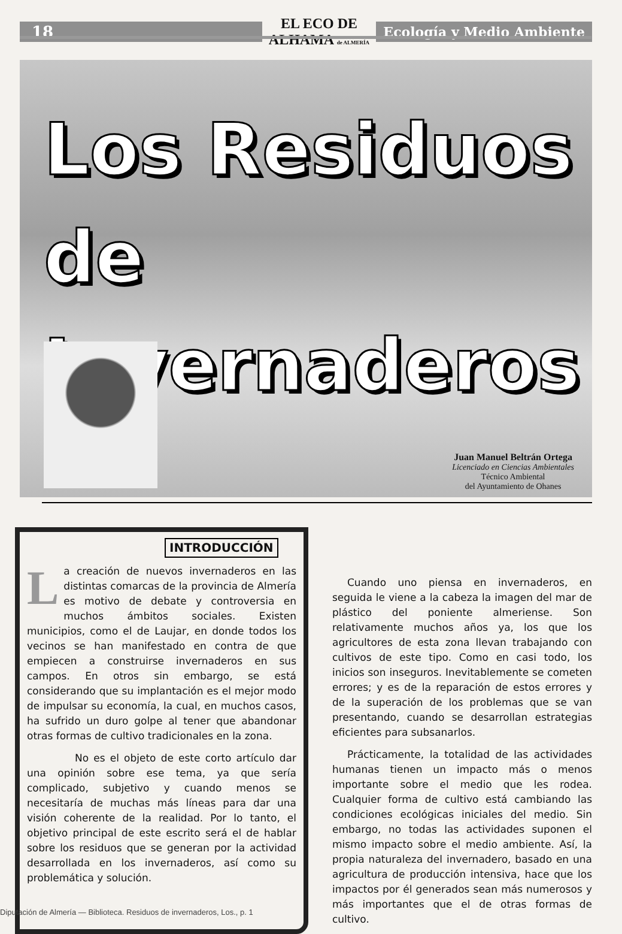18
EL ECO DE ALHAMA de ALMERÍA
Ecología y Medio Ambiente
Los Residuos
de Invernaderos
Juan Manuel Beltrán Ortega
Licenciado en Ciencias Ambientales
Técnico Ambiental
del Ayuntamiento de Ohanes
INTRODUCCIÓN
La creación de nuevos invernaderos en las distintas comarcas de la provincia de Almería es motivo de debate y controversia en muchos ámbitos sociales. Existen municipios, como el de Laujar, en donde todos los vecinos se han manifestado en contra de que empiecen a construirse invernaderos en sus campos. En otros sin embargo, se está considerando que su implantación es el mejor modo de impulsar su economía, la cual, en muchos casos, ha sufrido un duro golpe al tener que abandonar otras formas de cultivo tradicionales en la zona.
No es el objeto de este corto artículo dar una opinión sobre ese tema, ya que sería complicado, subjetivo y cuando menos se necesitaría de muchas más líneas para dar una visión coherente de la realidad. Por lo tanto, el objetivo principal de este escrito será el de hablar sobre los residuos que se generan por la actividad desarrollada en los invernaderos, así como su problemática y solución.
Cuando uno piensa en invernaderos, en seguida le viene a la cabeza la imagen del mar de plástico del poniente almeriense. Son relativamente muchos años ya, los que los agricultores de esta zona llevan trabajando con cultivos de este tipo. Como en casi todo, los inicios son inseguros. Inevitablemente se cometen errores; y es de la reparación de estos errores y de la superación de los problemas que se van presentando, cuando se desarrollan estrategias eficientes para subsanarlos.
Prácticamente, la totalidad de las actividades humanas tienen un impacto más o menos importante sobre el medio que les rodea. Cualquier forma de cultivo está cambiando las condiciones ecológicas iniciales del medio. Sin embargo, no todas las actividades suponen el mismo impacto sobre el medio ambiente. Así, la propia naturaleza del invernadero, basado en una agricultura de producción intensiva, hace que los impactos por él generados sean más numerosos y más importantes que el de otras formas de cultivo.
Diputación de Almería — Biblioteca. Residuos de invernaderos, Los., p. 1